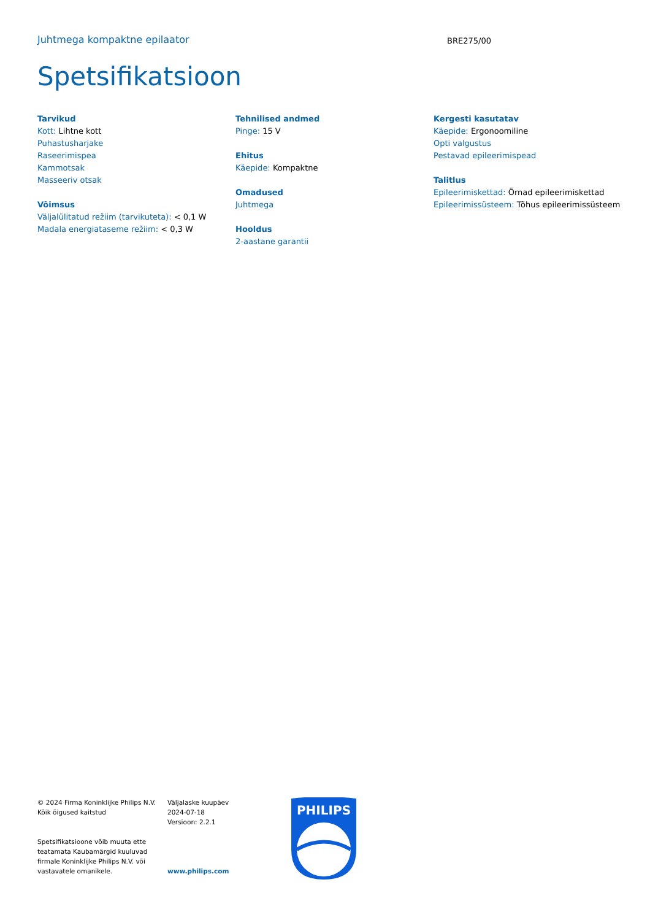Juhtmega kompaktne epilaator
BRE275/00
Spetsifikatsioon
Tarvikud
Kott: Lihtne kott
Puhastusharjake
Raseerimispea
Kammotsak
Masseeriv otsak
Võimsus
Väljalülitatud režiim (tarvikuteta): < 0,1 W
Madala energiataseme režiim: < 0,3 W
Tehnilised andmed
Pinge: 15 V
Ehitus
Käepide: Kompaktne
Omadused
Juhtmega
Hooldus
2-aastane garantii
Kergesti kasutatav
Käepide: Ergonoomiline
Opti valgustus
Pestavad epileerimispead
Talitlus
Epileerimiskettad: Õrnad epileerimiskettad
Epileerimissüsteem: Tõhus epileerimissüsteem
© 2024 Firma Koninklijke Philips N.V.
Kõik õigused kaitstud
Spetsifikatsioone võib muuta ette
teatamata Kaubamärgid kuuluvad
firmale Koninklijke Philips N.V. või
vastavatele omanikele.
Väljalaske kuupäev
2024-07-18
Versioon: 2.2.1
www.philips.com
PHILIPS